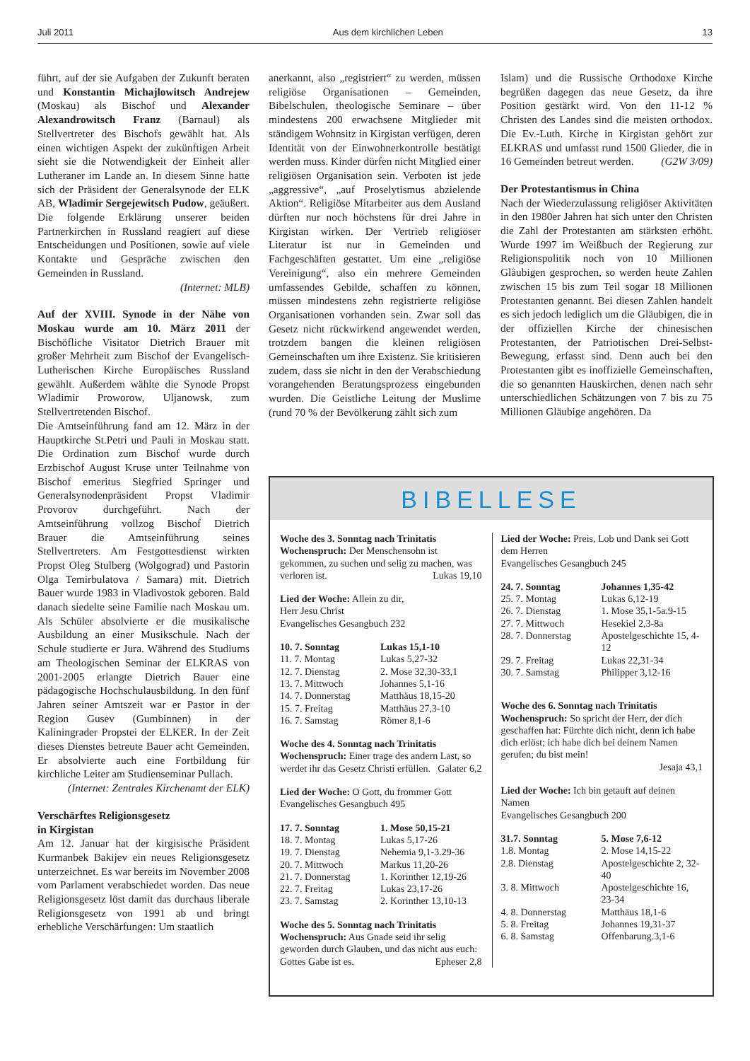Juli 2011 Aus dem kirchlichen Leben 13
führt, auf der sie Aufgaben der Zukunft beraten und Konstantin Michajlowitsch Andrejew (Moskau) als Bischof und Alexander Alexandrowitsch Franz (Barnaul) als Stellvertreter des Bischofs gewählt hat. Als einen wichtigen Aspekt der zukünftigen Arbeit sieht sie die Notwendigkeit der Einheit aller Lutheraner im Lande an. In diesem Sinne hatte sich der Präsident der Generalsynode der ELK AB, Wladimir Sergejewitsch Pudow, geäußert. Die folgende Erklärung unserer beiden Partnerkirchen in Russland reagiert auf diese Entscheidungen und Positionen, sowie auf viele Kontakte und Gespräche zwischen den Gemeinden in Russland.
(Internet: MLB)
Auf der XVIII. Synode in der Nähe von Moskau wurde am 10. März 2011 der Bischöfliche Visitator Dietrich Brauer mit großer Mehrheit zum Bischof der Evangelisch-Lutherischen Kirche Europäisches Russland gewählt. Außerdem wählte die Synode Propst Wladimir Proworow, Uljanowsk, zum Stellvertretenden Bischof.
Die Amtseinführung fand am 12. März in der Hauptkirche St.Petri und Pauli in Moskau statt. Die Ordination zum Bischof wurde durch Erzbischof August Kruse unter Teilnahme von Bischof emeritus Siegfried Springer und Generalsynodenpräsident Propst Vladimir Provorov durchgeführt. Nach der Amtseinführung vollzog Bischof Dietrich Brauer die Amtseinführung seines Stellvertreters. Am Festgottesdienst wirkten Propst Oleg Stulberg (Wolgograd) und Pastorin Olga Temirbulatova / Samara) mit. Dietrich Bauer wurde 1983 in Vladivostok geboren. Bald danach siedelte seine Familie nach Moskau um. Als Schüler absolvierte er die musikalische Ausbildung an einer Musikschule. Nach der Schule studierte er Jura. Während des Studiums am Theologischen Seminar der ELKRAS von 2001-2005 erlangte Dietrich Bauer eine pädagogische Hochschulausbildung. In den fünf Jahren seiner Amtszeit war er Pastor in der Region Gusev (Gumbinnen) in der Kaliningrader Propstei der ELKER. In der Zeit dieses Dienstes betreute Bauer acht Gemeinden. Er absolvierte auch eine Fortbildung für kirchliche Leiter am Studienseminar Pullach.
(Internet: Zentrales Kirchenamt der ELK)
Verschärftes Religionsgesetz
in Kirgistan
Am 12. Januar hat der kirgisische Präsident Kurmanbek Bakijev ein neues Religionsgesetz unterzeichnet. Es war bereits im November 2008 vom Parlament verabschiedet worden. Das neue Religionsgesetz löst damit das durchaus liberale Religionsgesetz von 1991 ab und bringt erhebliche Verschärfungen: Um staatlich
anerkannt, also „registriert“ zu werden, müssen religiöse Organisationen – Gemeinden, Bibelschulen, theologische Seminare – über mindestens 200 erwachsene Mitglieder mit ständigem Wohnsitz in Kirgistan verfügen, deren Identität von der Einwohnerkontrolle bestätigt werden muss. Kinder dürfen nicht Mitglied einer religiösen Organisation sein. Verboten ist jede „aggressive“, „auf Proselytismus abzielende Aktion“. Religiöse Mitarbeiter aus dem Ausland dürften nur noch höchstens für drei Jahre in Kirgistan wirken. Der Vertrieb religiöser Literatur ist nur in Gemeinden und Fachgeschäften gestattet. Um eine „religiöse Vereinigung“, also ein mehrere Gemeinden umfassendes Gebilde, schaffen zu können, müssen mindestens zehn registrierte religiöse Organisationen vorhanden sein. Zwar soll das Gesetz nicht rückwirkend angewendet werden, trotzdem bangen die kleinen religiösen Gemeinschaften um ihre Existenz. Sie kritisieren zudem, dass sie nicht in den der Verabschiedung vorangehenden Beratungsprozess eingebunden wurden. Die Geistliche Leitung der Muslime (rund 70 % der Bevölkerung zählt sich zum
Islam) und die Russische Orthodoxe Kirche begrüßen dagegen das neue Gesetz, da ihre Position gestärkt wird. Von den 11-12 % Christen des Landes sind die meisten orthodox. Die Ev.-Luth. Kirche in Kirgistan gehört zur ELKRAS und umfasst rund 1500 Glieder, die in 16 Gemeinden betreut werden. (G2W 3/09)
Der Protestantismus in China
Nach der Wiederzulassung religiöser Aktivitäten in den 1980er Jahren hat sich unter den Christen die Zahl der Protestanten am stärksten erhöht. Wurde 1997 im Weißbuch der Regierung zur Religionspolitik noch von 10 Millionen Gläubigen gesprochen, so werden heute Zahlen zwischen 15 bis zum Teil sogar 18 Millionen Protestanten genannt. Bei diesen Zahlen handelt es sich jedoch lediglich um die Gläubigen, die in der offiziellen Kirche der chinesischen Protestanten, der Patriotischen Drei-Selbst-Bewegung, erfasst sind. Denn auch bei den Protestanten gibt es inoffizielle Gemeinschaften, die so genannten Hauskirchen, denen nach sehr unterschiedlichen Schätzungen von 7 bis zu 75 Millionen Gläubige angehören. Da
BIBELLESE
Woche des 3. Sonntag nach Trinitatis
Wochenspruch: Der Menschensohn ist gekommen, zu suchen und selig zu machen, was verloren ist. Lukas 19,10
Lied der Woche: Allein zu dir,
Herr Jesu Christ
Evangelisches Gesangbuch 232
| 10. 7. Sonntag | Lukas 15,1-10 |
| 11. 7. Montag | Lukas 5,27-32 |
| 12. 7. Dienstag | 2. Mose 32,30-33,1 |
| 13. 7. Mittwoch | Johannes 5,1-16 |
| 14. 7. Donnerstag | Matthäus 18,15-20 |
| 15. 7. Freitag | Matthäus 27,3-10 |
| 16. 7. Samstag | Römer 8,1-6 |
Woche des 4. Sonntag nach Trinitatis
Wochenspruch: Einer trage des andern Last, so werdet ihr das Gesetz Christi erfüllen. Galater 6,2
Lied der Woche: O Gott, du frommer Gott
Evangelisches Gesangbuch 495
| 17. 7. Sonntag | 1. Mose 50,15-21 |
| 18. 7. Montag | Lukas 5,17-26 |
| 19. 7. Dienstag | Nehemia 9,1-3.29-36 |
| 20. 7. Mittwoch | Markus 11,20-26 |
| 21. 7. Donnerstag | 1. Korinther 12,19-26 |
| 22. 7. Freitag | Lukas 23,17-26 |
| 23. 7. Samstag | 2. Korinther 13,10-13 |
Woche des 5. Sonntag nach Trinitatis
Wochenspruch: Aus Gnade seid ihr selig geworden durch Glauben, und das nicht aus euch: Gottes Gabe ist es. Epheser 2,8
Lied der Woche: Preis, Lob und Dank sei Gott dem Herren
Evangelisches Gesangbuch 245
| 24. 7. Sonntag | Johannes 1,35-42 |
| 25. 7. Montag | Lukas 6,12-19 |
| 26. 7. Dienstag | 1. Mose 35,1-5a.9-15 |
| 27. 7. Mittwoch | Hesekiel 2,3-8a |
| 28. 7. Donnerstag | Apostelgeschichte 15, 4-12 |
| 29. 7. Freitag | Lukas 22,31-34 |
| 30. 7. Samstag | Philipper 3,12-16 |
Woche des 6. Sonntag nach Trinitatis
Wochenspruch: So spricht der Herr, der dich geschaffen hat: Fürchte dich nicht, denn ich habe dich erlöst; ich habe dich bei deinem Namen gerufen; du bist mein!
Jesaja 43,1
Lied der Woche: Ich bin getauft auf deinen Namen
Evangelisches Gesangbuch 200
| 31.7. Sonntag | 5. Mose 7,6-12 |
| 1.8. Montag | 2. Mose 14,15-22 |
| 2.8. Dienstag | Apostelgeschichte 2, 32-40 |
| 3. 8. Mittwoch | Apostelgeschichte 16, 23-34 |
| 4. 8. Donnerstag | Matthäus 18,1-6 |
| 5. 8. Freitag | Johannes 19,31-37 |
| 6. 8. Samstag | Offenbarung.3,1-6 |